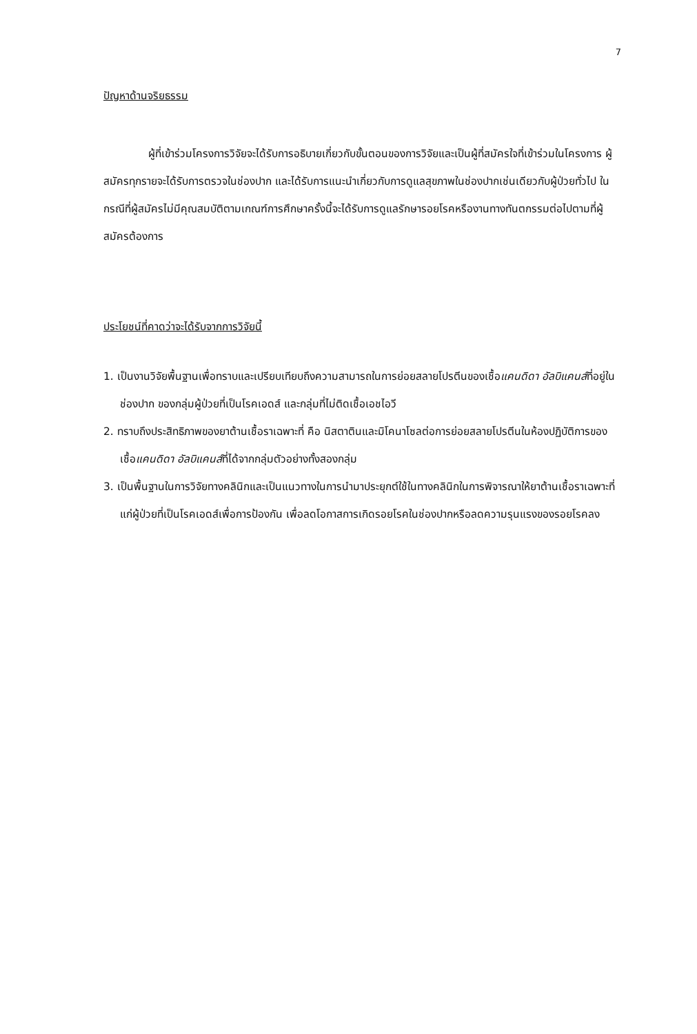7
ปัญหาด้านจริยธรรม
ผู้ที่เข้าร่วมโครงการวิจัยจะได้รับการอธิบายเกี่ยวกับขั้นตอนของการวิจัยและเป็นผู้ที่สมัครใจที่เข้าร่วมในโครงการ ผู้สมัครทุกรายจะได้รับการตรวจในช่องปาก และได้รับการแนะนำเกี่ยวกับการดูแลสุขภาพในช่องปากเช่นเดียวกับผู้ป่วยทั่วไป ในกรณีที่ผู้สมัครไม่มีคุณสมบัติตามเกณฑ์การศึกษาครั้งนี้จะได้รับการดูแลรักษารอยโรคหรืองานทางทันตกรรมต่อไปตามที่ผู้สมัครต้องการ
ประโยชน์ที่คาดว่าจะได้รับจากการวิจัยนี้
1. เป็นงานวิจัยพื้นฐานเพื่อทราบและเปรียบเทียบถึงความสามารถในการย่อยสลายโปรตีนของเชื้อแคนดิดา อัลบิแคนส์ที่อยู่ในช่องปาก ของกลุ่มผู้ป่วยที่เป็นโรคเอดส์ และกลุ่มที่ไม่ติดเชื้อเอชไอวี
2. ทราบถึงประสิทธิภาพของยาต้านเชื้อราเฉพาะที่ คือ นิสตาตินและมิโคนาโซลต่อการย่อยสลายโปรตีนในห้องปฏิบัติการของเชื้อแคนดิดา อัลบิแคนส์ที่ได้จากกลุ่มตัวอย่างทั้งสองกลุ่ม
3. เป็นพื้นฐานในการวิจัยทางคลินิกและเป็นแนวทางในการนำมาประยุกต์ใช้ในทางคลินิกในการพิจารณาให้ยาต้านเชื้อราเฉพาะที่แก่ผู้ป่วยที่เป็นโรคเอดส์เพื่อการป้องกัน เพื่อลดโอกาสการเกิดรอยโรคในช่องปากหรือลดความรุนแรงของรอยโรคลง